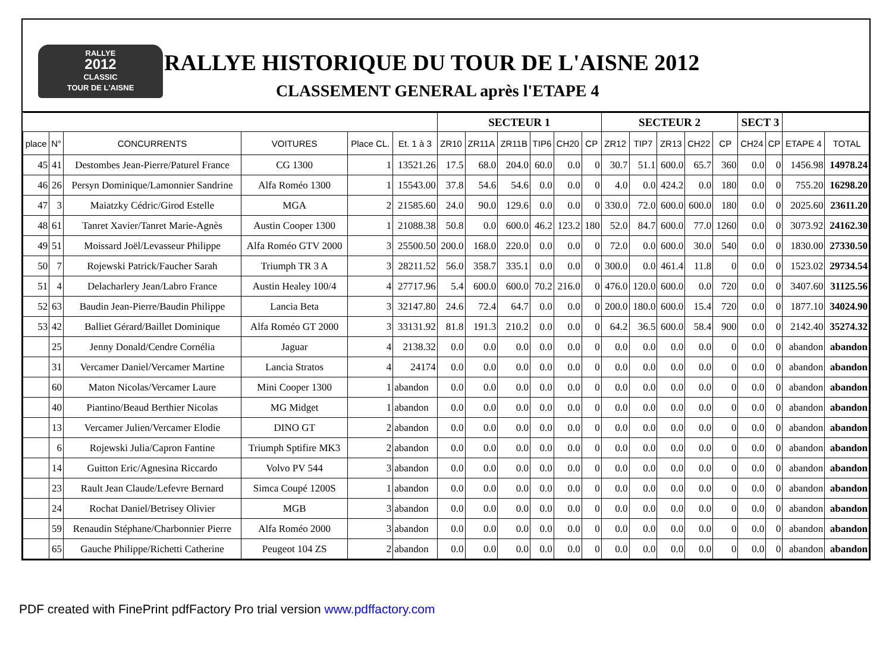RALLYE
2012
CLASSIC
TOUR DE L'AISNE
RALLYE HISTORIQUE DU TOUR DE L'AISNE 2012
CLASSEMENT GENERAL après l'ETAPE 4
| | | | | | | SECTEUR 1 | | | | | | SECTEUR 2 | | | | | SECT 3 | | | |
| --- | --- | --- | --- | --- | --- | --- | --- | --- | --- | --- | --- | --- | --- | --- | --- | --- | --- | --- | --- | --- |
| place | N° | CONCURRENTS | VOITURES | Place CL. | Et. 1 à 3 | ZR10 | ZR11A | ZR11B | TIP6 | CH20 | CP | ZR12 | TIP7 | ZR13 | CH22 | CP | CH24 | CP | ETAPE 4 | TOTAL |
| 45 | 41 | Destombes Jean-Pierre/Paturel France | CG 1300 | 1 | 13521.26 | 17.5 | 68.0 | 204.0 | 60.0 | 0.0 | 0 | 30.7 | 51.1 | 600.0 | 65.7 | 360 | 0.0 | 0 | 1456.98 | 14978.24 |
| 46 | 26 | Persyn Dominique/Lamonnier Sandrine | Alfa Roméo 1300 | 1 | 15543.00 | 37.8 | 54.6 | 54.6 | 0.0 | 0.0 | 0 | 4.0 | 0.0 | 424.2 | 0.0 | 180 | 0.0 | 0 | 755.20 | 16298.20 |
| 47 | 3 | Maiatzky Cédric/Girod Estelle | MGA | 2 | 21585.60 | 24.0 | 90.0 | 129.6 | 0.0 | 0.0 | 0 | 330.0 | 72.0 | 600.0 | 600.0 | 180 | 0.0 | 0 | 2025.60 | 23611.20 |
| 48 | 61 | Tanret Xavier/Tanret Marie-Agnès | Austin Cooper 1300 | 1 | 21088.38 | 50.8 | 0.0 | 600.0 | 46.2 | 123.2 | 180 | 52.0 | 84.7 | 600.0 | 77.0 | 1260 | 0.0 | 0 | 3073.92 | 24162.30 |
| 49 | 51 | Moissard Joël/Levasseur Philippe | Alfa Roméo GTV 2000 | 3 | 25500.50 | 200.0 | 168.0 | 220.0 | 0.0 | 0.0 | 0 | 72.0 | 0.0 | 600.0 | 30.0 | 540 | 0.0 | 0 | 1830.00 | 27330.50 |
| 50 | 7 | Rojewski Patrick/Faucher Sarah | Triumph TR 3 A | 3 | 28211.52 | 56.0 | 358.7 | 335.1 | 0.0 | 0.0 | 0 | 300.0 | 0.0 | 461.4 | 11.8 | 0 | 0.0 | 0 | 1523.02 | 29734.54 |
| 51 | 4 | Delacharlery Jean/Labro France | Austin Healey 100/4 | 4 | 27717.96 | 5.4 | 600.0 | 600.0 | 70.2 | 216.0 | 0 | 476.0 | 120.0 | 600.0 | 0.0 | 720 | 0.0 | 0 | 3407.60 | 31125.56 |
| 52 | 63 | Baudin Jean-Pierre/Baudin Philippe | Lancia Beta | 3 | 32147.80 | 24.6 | 72.4 | 64.7 | 0.0 | 0.0 | 0 | 200.0 | 180.0 | 600.0 | 15.4 | 720 | 0.0 | 0 | 1877.10 | 34024.90 |
| 53 | 42 | Balliet Gérard/Baillet Dominique | Alfa Roméo GT 2000 | 3 | 33131.92 | 81.8 | 191.3 | 210.2 | 0.0 | 0.0 | 0 | 64.2 | 36.5 | 600.0 | 58.4 | 900 | 0.0 | 0 | 2142.40 | 35274.32 |
| | 25 | Jenny Donald/Cendre Cornélia | Jaguar | 4 | 2138.32 | 0.0 | 0.0 | 0.0 | 0.0 | 0.0 | 0 | 0.0 | 0.0 | 0.0 | 0.0 | 0 | 0.0 | 0 | abandon | abandon |
| | 31 | Vercamer Daniel/Vercamer Martine | Lancia Stratos | 4 | 24174 | 0.0 | 0.0 | 0.0 | 0.0 | 0.0 | 0 | 0.0 | 0.0 | 0.0 | 0.0 | 0 | 0.0 | 0 | abandon | abandon |
| | 60 | Maton Nicolas/Vercamer Laure | Mini Cooper 1300 | 1 | abandon | 0.0 | 0.0 | 0.0 | 0.0 | 0.0 | 0 | 0.0 | 0.0 | 0.0 | 0.0 | 0 | 0.0 | 0 | abandon | abandon |
| | 40 | Piantino/Beaud Berthier Nicolas | MG Midget | 1 | abandon | 0.0 | 0.0 | 0.0 | 0.0 | 0.0 | 0 | 0.0 | 0.0 | 0.0 | 0.0 | 0 | 0.0 | 0 | abandon | abandon |
| | 13 | Vercamer Julien/Vercamer Elodie | DINO GT | 2 | abandon | 0.0 | 0.0 | 0.0 | 0.0 | 0.0 | 0 | 0.0 | 0.0 | 0.0 | 0.0 | 0 | 0.0 | 0 | abandon | abandon |
| | 6 | Rojewski Julia/Capron Fantine | Triumph Sptifire MK3 | 2 | abandon | 0.0 | 0.0 | 0.0 | 0.0 | 0.0 | 0 | 0.0 | 0.0 | 0.0 | 0.0 | 0 | 0.0 | 0 | abandon | abandon |
| | 14 | Guitton Eric/Agnesina Riccardo | Volvo PV 544 | 3 | abandon | 0.0 | 0.0 | 0.0 | 0.0 | 0.0 | 0 | 0.0 | 0.0 | 0.0 | 0.0 | 0 | 0.0 | 0 | abandon | abandon |
| | 23 | Rault Jean Claude/Lefevre Bernard | Simca Coupé 1200S | 1 | abandon | 0.0 | 0.0 | 0.0 | 0.0 | 0.0 | 0 | 0.0 | 0.0 | 0.0 | 0.0 | 0 | 0.0 | 0 | abandon | abandon |
| | 24 | Rochat Daniel/Betrisey Olivier | MGB | 3 | abandon | 0.0 | 0.0 | 0.0 | 0.0 | 0.0 | 0 | 0.0 | 0.0 | 0.0 | 0.0 | 0 | 0.0 | 0 | abandon | abandon |
| | 59 | Renaudin Stéphane/Charbonnier Pierre | Alfa Roméo 2000 | 3 | abandon | 0.0 | 0.0 | 0.0 | 0.0 | 0.0 | 0 | 0.0 | 0.0 | 0.0 | 0.0 | 0 | 0.0 | 0 | abandon | abandon |
| | 65 | Gauche Philippe/Richetti Catherine | Peugeot 104 ZS | 2 | abandon | 0.0 | 0.0 | 0.0 | 0.0 | 0.0 | 0 | 0.0 | 0.0 | 0.0 | 0.0 | 0 | 0.0 | 0 | abandon | abandon |
PDF created with FinePrint pdfFactory Pro trial version www.pdffactory.com